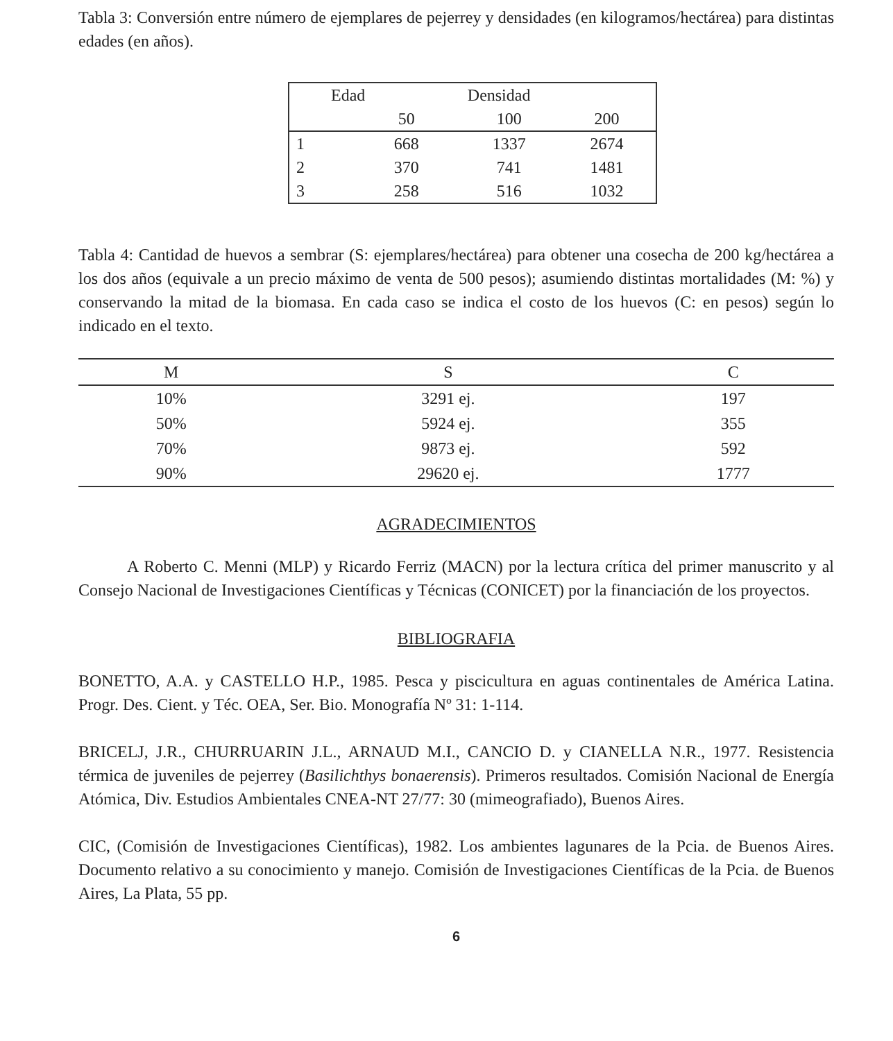Tabla 3: Conversión entre número de ejemplares de pejerrey y densidades (en kilogramos/hectárea) para distintas edades (en años).
| Edad | | Densidad | |
| | 50 | 100 | 200 |
| 1 | 668 | 1337 | 2674 |
| 2 | 370 | 741 | 1481 |
| 3 | 258 | 516 | 1032 |
Tabla 4: Cantidad de huevos a sembrar (S: ejemplares/hectárea) para obtener una cosecha de 200 kg/hectárea a los dos años (equivale a un precio máximo de venta de 500 pesos); asumiendo distintas mortalidades (M: %) y conservando la mitad de la biomasa. En cada caso se indica el costo de los huevos (C: en pesos) según lo indicado en el texto.
| M | S | C |
| --- | --- | --- |
| 10% | 3291 ej. | 197 |
| 50% | 5924 ej. | 355 |
| 70% | 9873 ej. | 592 |
| 90% | 29620 ej. | 1777 |
AGRADECIMIENTOS
A Roberto C. Menni (MLP) y Ricardo Ferriz (MACN) por la lectura crítica del primer manuscrito y al Consejo Nacional de Investigaciones Científicas y Técnicas (CONICET) por la financiación de los proyectos.
BIBLIOGRAFIA
BONETTO, A.A. y CASTELLO H.P., 1985. Pesca y piscicultura en aguas continentales de América Latina. Progr. Des. Cient. y Téc. OEA, Ser. Bio. Monografía Nº 31: 1-114.
BRICELJ, J.R., CHURRUARIN J.L., ARNAUD M.I., CANCIO D. y CIANELLA N.R., 1977. Resistencia térmica de juveniles de pejerrey (Basilichthys bonaerensis). Primeros resultados. Comisión Nacional de Energía Atómica, Div. Estudios Ambientales CNEA-NT 27/77: 30 (mimeografiado), Buenos Aires.
CIC, (Comisión de Investigaciones Científicas), 1982. Los ambientes lagunares de la Pcia. de Buenos Aires. Documento relativo a su conocimiento y manejo. Comisión de Investigaciones Científicas de la Pcia. de Buenos Aires, La Plata, 55 pp.
6